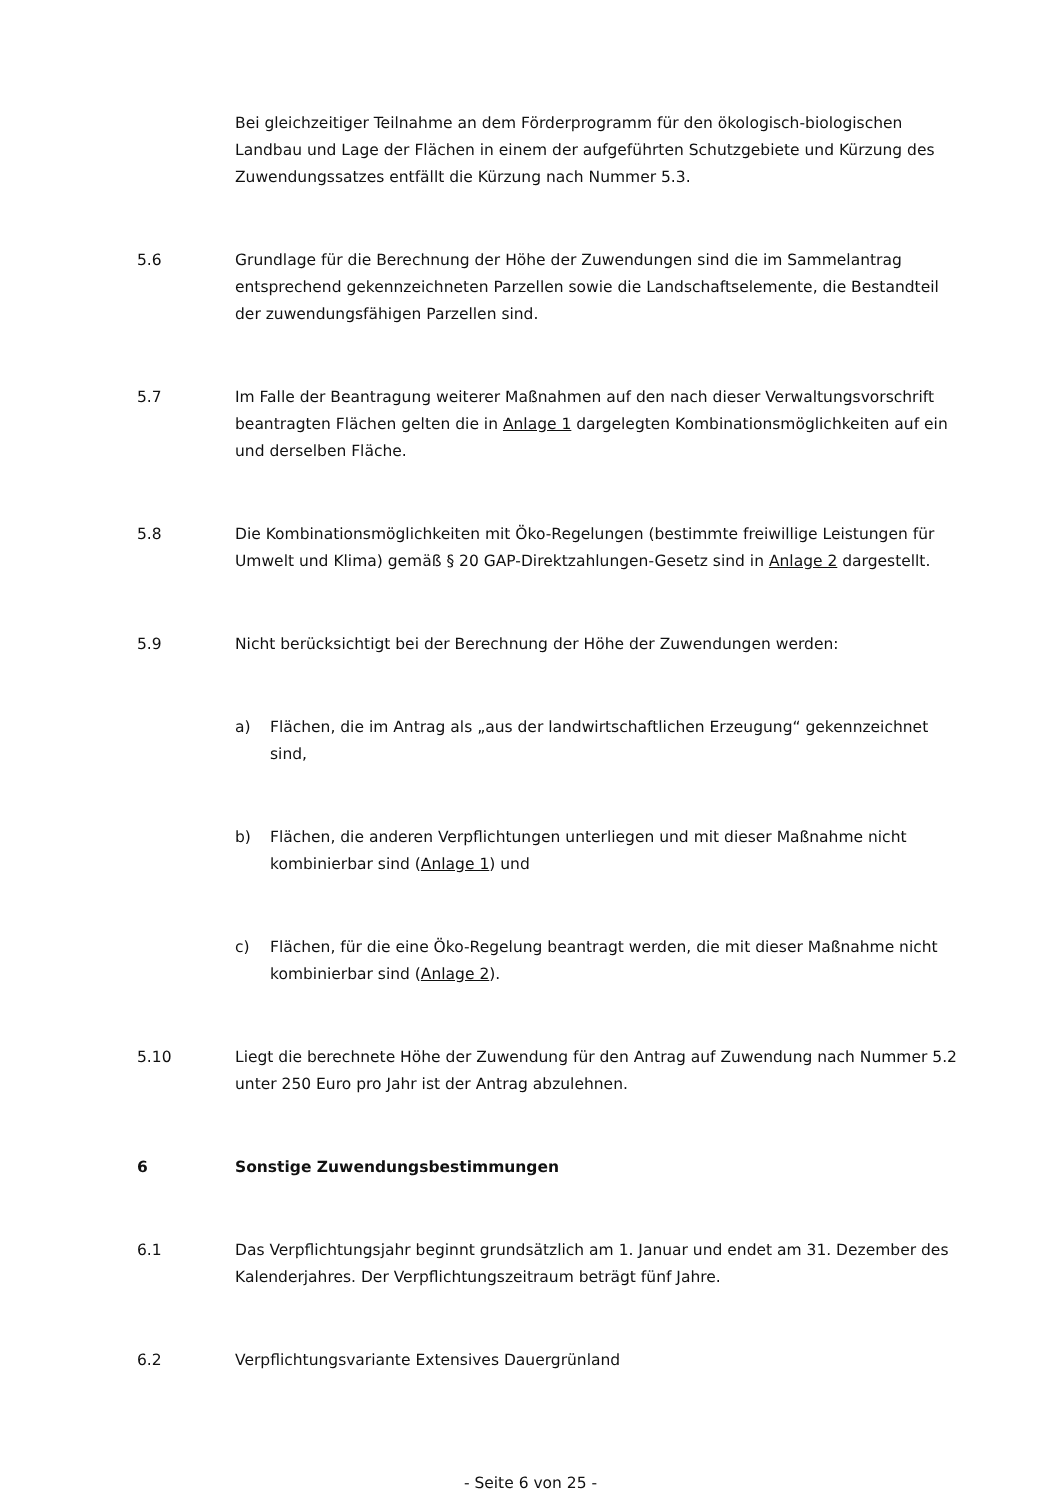Bei gleichzeitiger Teilnahme an dem Förderprogramm für den ökologisch-biologischen Landbau und Lage der Flächen in einem der aufgeführten Schutzgebiete und Kürzung des Zuwendungssatzes entfällt die Kürzung nach Nummer 5.3.
5.6 Grundlage für die Berechnung der Höhe der Zuwendungen sind die im Sammelantrag entsprechend gekennzeichneten Parzellen sowie die Landschaftselemente, die Bestandteil der zuwendungsfähigen Parzellen sind.
5.7 Im Falle der Beantragung weiterer Maßnahmen auf den nach dieser Verwaltungsvorschrift beantragten Flächen gelten die in Anlage 1 dargelegten Kombinationsmöglichkeiten auf ein und derselben Fläche.
5.8 Die Kombinationsmöglichkeiten mit Öko-Regelungen (bestimmte freiwillige Leistungen für Umwelt und Klima) gemäß § 20 GAP-Direktzahlungen-Gesetz sind in Anlage 2 dargestellt.
5.9 Nicht berücksichtigt bei der Berechnung der Höhe der Zuwendungen werden:
a) Flächen, die im Antrag als „aus der landwirtschaftlichen Erzeugung“ gekennzeichnet sind,
b) Flächen, die anderen Verpflichtungen unterliegen und mit dieser Maßnahme nicht kombinierbar sind (Anlage 1) und
c) Flächen, für die eine Öko-Regelung beantragt werden, die mit dieser Maßnahme nicht kombinierbar sind (Anlage 2).
5.10 Liegt die berechnete Höhe der Zuwendung für den Antrag auf Zuwendung nach Nummer 5.2 unter 250 Euro pro Jahr ist der Antrag abzulehnen.
6 Sonstige Zuwendungsbestimmungen
6.1 Das Verpflichtungsjahr beginnt grundsätzlich am 1. Januar und endet am 31. Dezember des Kalenderjahres. Der Verpflichtungszeitraum beträgt fünf Jahre.
6.2 Verpflichtungsvariante Extensives Dauergrünland
- Seite 6 von 25 -